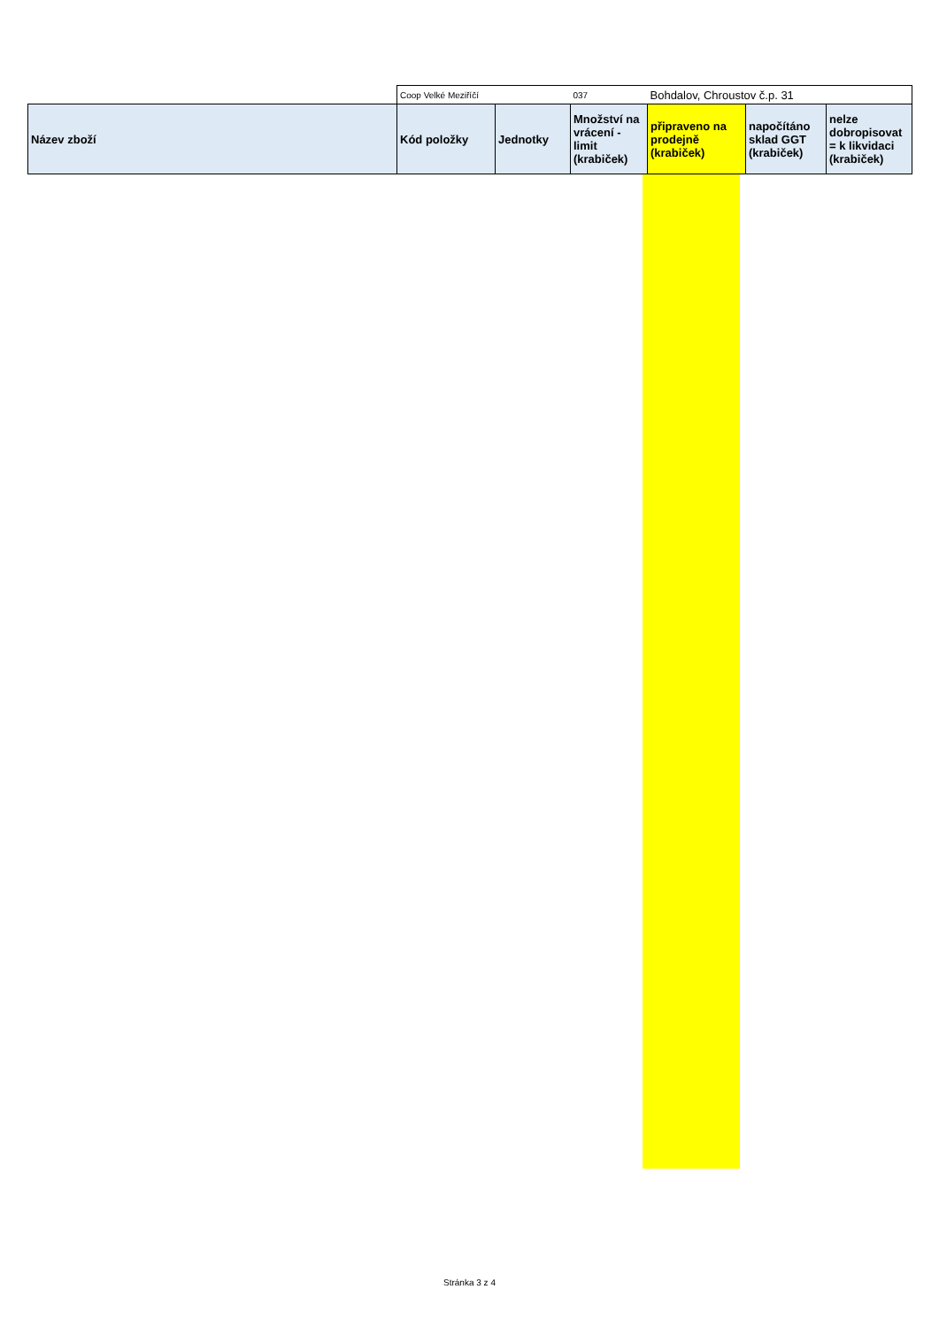| | Coop Velké Meziříčí | | 037 | Bohdalov, Chroustov č.p. 31 | | |
| Název zboží | Kód položky | Jednotky | Množství na vrácení - limit (krabiček) | připraveno na prodejně (krabiček) | napočítáno sklad GGT (krabiček) | nelze dobropisovat = k likvidaci (krabiček) |
Stránka 3 z 4